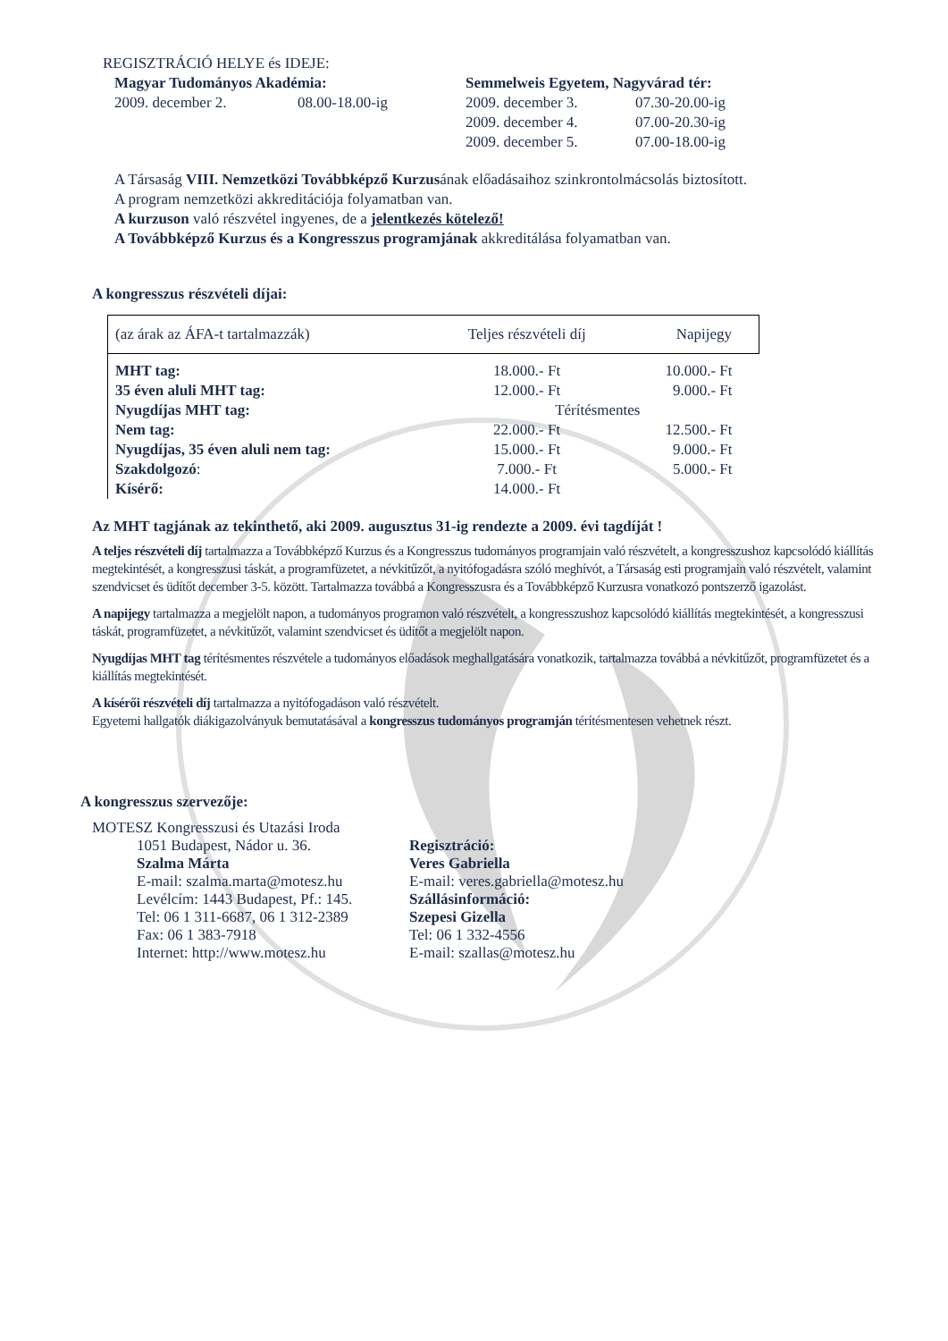REGISZTRÁCIÓ HELYE és IDEJE:
Magyar Tudományos Akadémia:
2009. december 2. 08.00-18.00-ig
Semmelweis Egyetem, Nagyvárad tér:
2009. december 3. 07.30-20.00-ig
2009. december 4. 07.00-20.30-ig
2009. december 5. 07.00-18.00-ig
A Társaság VIII. Nemzetközi Továbbképző Kurzusának előadásaihoz szinkrontolmácsolás biztosított.
A program nemzetközi akkreditációja folyamatban van.
A kurzuson való részvétel ingyenes, de a jelentkezés kötelező!
A Továbbképző Kurzus és a Kongresszus programjának akkreditálása folyamatban van.
A kongresszus részvételi díjai:
| (az árak az ÁFA-t tartalmazzák) | Teljes részvételi díj | Napijegy |
| MHT tag: | 18.000.- Ft | 10.000.- Ft |
| 35 éven aluli MHT tag: | 12.000.- Ft | 9.000.- Ft |
| Nyugdíjas MHT tag: | Térítésmentes | |
| Nem tag: | 22.000.- Ft | 12.500.- Ft |
| Nyugdíjas, 35 éven aluli nem tag: | 15.000.- Ft | 9.000.- Ft |
| Szakdolgozó : | 7.000.- Ft | 5.000.- Ft |
| Kísérő: | 14.000.- Ft | |
Az MHT tagjának az tekinthető, aki 2009. augusztus 31-ig rendezte a 2009. évi tagdíját !
A teljes részvételi díj tartalmazza a Továbbképző Kurzus és a Kongresszus tudományos programjain való részvételt, a kongresszushoz kapcsolódó kiállítás megtekintését, a kongresszusi táskát, a programfüzetet, a névkitűzőt, a nyitófogadásra szóló meghívót, a Társaság esti programjain való részvételt, valamint szendvicset és üdítőt december 3-5. között. Tartalmazza továbbá a Kongresszusra és a Továbbképző Kurzusra vonatkozó pontszerző igazolást.
A napijegy tartalmazza a megjelölt napon, a tudományos programon való részvételt, a kongresszushoz kapcsolódó kiállítás megtekintését, a kongresszusi táskát, programfüzetet, a névkitűzőt, valamint szendvicset és üdítőt a megjelölt napon.
Nyugdíjas MHT tag térítésmentes részvétele a tudományos előadások meghallgatására vonatkozik, tartalmazza továbbá a névkitűzőt, programfüzetet és a kiállítás megtekintését.
A kísérői részvételi díj tartalmazza a nyitófogadáson való részvételt.
Egyetemi hallgatók diákigazolványuk bemutatásával a kongresszus tudományos programján térítésmentesen vehetnek részt.
A kongresszus szervezője:
MOTESZ Kongresszusi és Utazási Iroda
1051 Budapest, Nádor u. 36.
Szalma Márta
E-mail: szalma.marta@motesz.hu
Levélcím: 1443 Budapest, Pf.: 145.
Tel: 06 1 311-6687, 06 1 312-2389
Fax: 06 1 383-7918
Internet: http://www.motesz.hu
Regisztráció:
Veres Gabriella
E-mail: veres.gabriella@motesz.hu
Szállásinformáció:
Szepesi Gizella
Tel: 06 1 332-4556
E-mail: szallas@motesz.hu